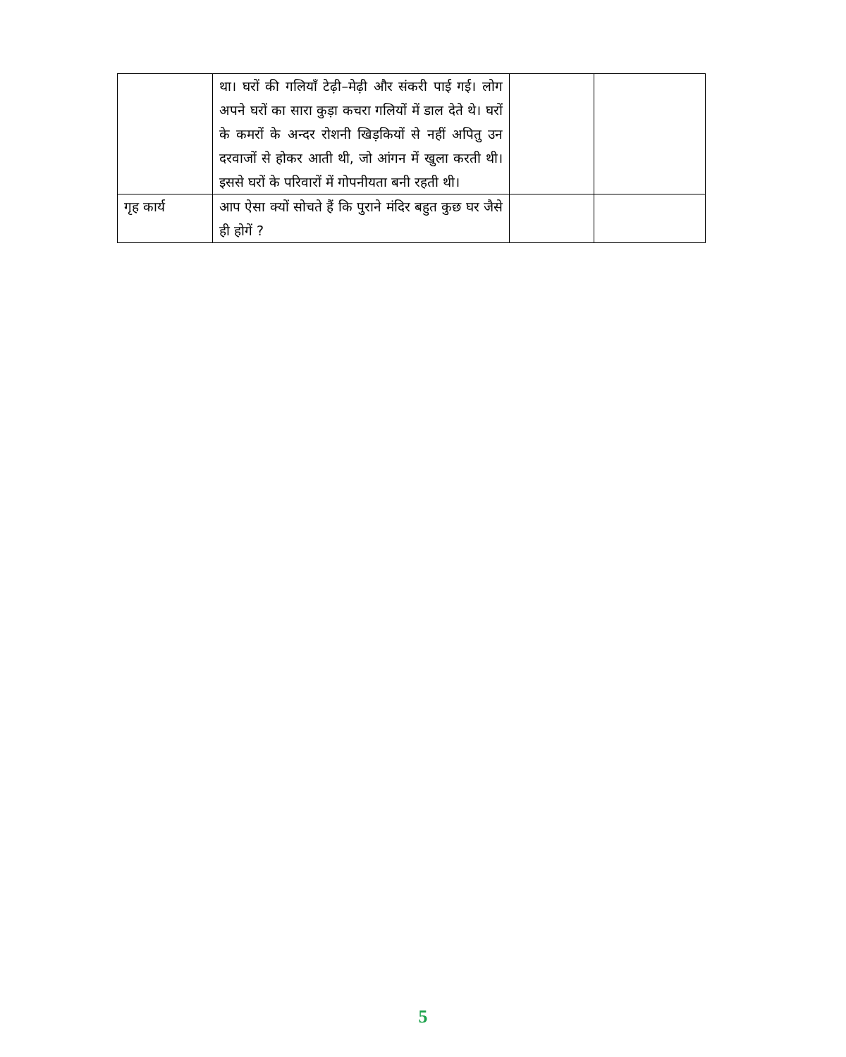| | था। घरों की गलियाँ टेढ़ी–मेढ़ी और संकरी पाई गई। लोग अपने घरों का सारा कुड़ा कचरा गलियों में डाल देते थे। घरों के कमरों के अन्दर रोशनी खिड़कियों से नहीं अपितु उन दरवाजों से होकर आती थी, जो आंगन में खुला करती थी। इससे घरों के परिवारों में गोपनीयता बनी रहती थी। | | |
| गृह कार्य | आप ऐसा क्यों सोचते हैं कि पुराने मंदिर बहुत कुछ घर जैसे ही होगें ? | | |
5